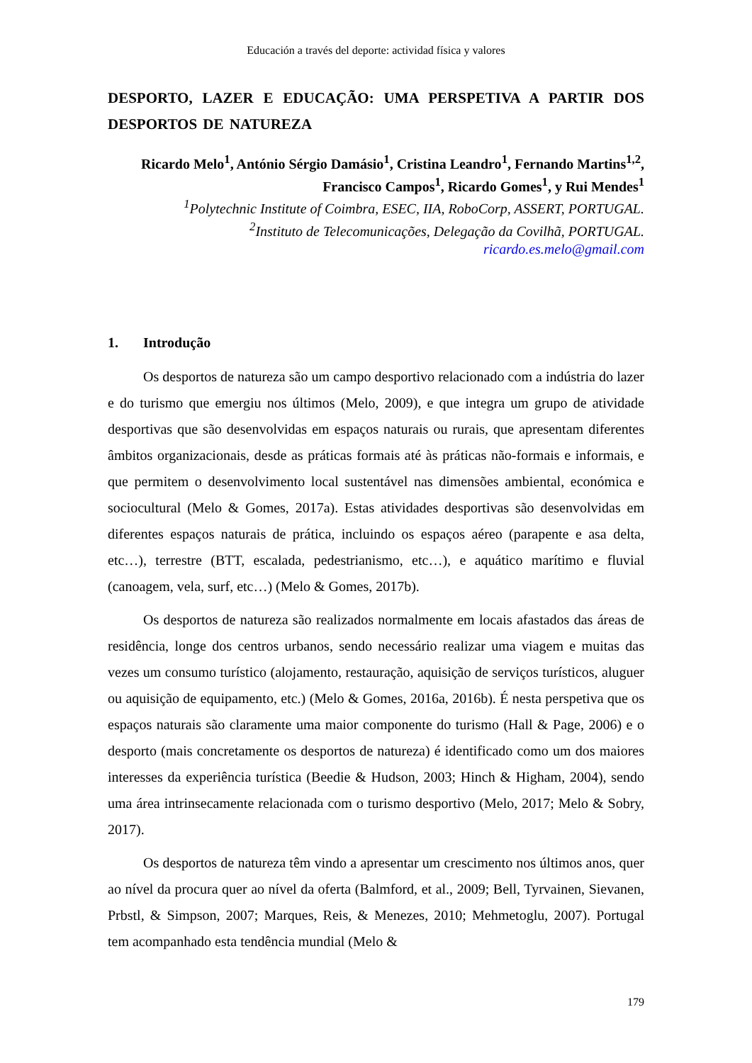Educación a través del deporte: actividad física y valores
DESPORTO, LAZER E EDUCAÇÃO: UMA PERSPETIVA A PARTIR DOS DESPORTOS DE NATUREZA
Ricardo Melo<sup>1</sup>, António Sérgio Damásio<sup>1</sup>, Cristina Leandro<sup>1</sup>, Fernando Martins<sup>1,2</sup>,
Francisco Campos<sup>1</sup>, Ricardo Gomes<sup>1</sup>, y Rui Mendes<sup>1</sup>
<sup>1</sup> Polytechnic Institute of Coimbra, ESEC, IIA, RoboCorp, ASSERT, PORTUGAL.
<sup>2</sup> Instituto de Telecomunicações, Delegação da Covilhã, PORTUGAL.
ricardo.es.melo@gmail.com
1. Introdução
Os desportos de natureza são um campo desportivo relacionado com a indústria do lazer e do turismo que emergiu nos últimos (Melo, 2009), e que integra um grupo de atividade desportivas que são desenvolvidas em espaços naturais ou rurais, que apresentam diferentes âmbitos organizacionais, desde as práticas formais até às práticas não-formais e informais, e que permitem o desenvolvimento local sustentável nas dimensões ambiental, económica e sociocultural (Melo & Gomes, 2017a). Estas atividades desportivas são desenvolvidas em diferentes espaços naturais de prática, incluindo os espaços aéreo (parapente e asa delta, etc…), terrestre (BTT, escalada, pedestrianismo, etc…), e aquático marítimo e fluvial (canoagem, vela, surf, etc…) (Melo & Gomes, 2017b).
Os desportos de natureza são realizados normalmente em locais afastados das áreas de residência, longe dos centros urbanos, sendo necessário realizar uma viagem e muitas das vezes um consumo turístico (alojamento, restauração, aquisição de serviços turísticos, aluguer ou aquisição de equipamento, etc.) (Melo & Gomes, 2016a, 2016b). É nesta perspetiva que os espaços naturais são claramente uma maior componente do turismo (Hall & Page, 2006) e o desporto (mais concretamente os desportos de natureza) é identificado como um dos maiores interesses da experiência turística (Beedie & Hudson, 2003; Hinch & Higham, 2004), sendo uma área intrinsecamente relacionada com o turismo desportivo (Melo, 2017; Melo & Sobry, 2017).
Os desportos de natureza têm vindo a apresentar um crescimento nos últimos anos, quer ao nível da procura quer ao nível da oferta (Balmford, et al., 2009; Bell, Tyrvainen, Sievanen, Prbstl, & Simpson, 2007; Marques, Reis, & Menezes, 2010; Mehmetoglu, 2007). Portugal tem acompanhado esta tendência mundial (Melo &
179